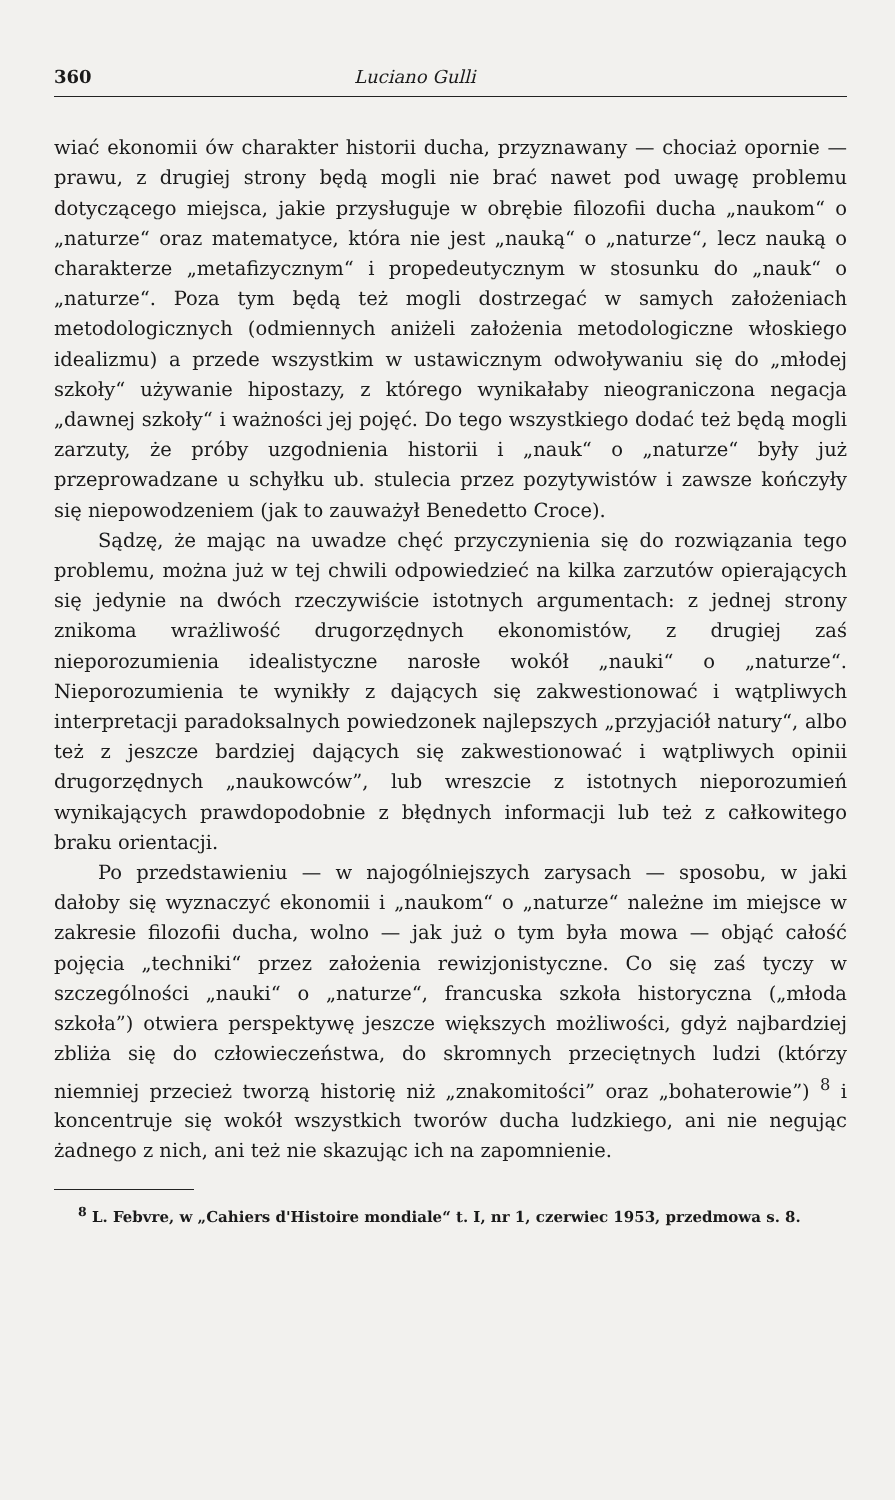360 Luciano Gulli
wiać ekonomii ów charakter historii ducha, przyznawany — chociaż opornie — prawu, z drugiej strony będą mogli nie brać nawet pod uwagę problemu dotyczącego miejsca, jakie przysługuje w obrębie filozofii ducha „naukom“ o „naturze“ oraz matematyce, która nie jest „nauką“ o „naturze“, lecz nauką o charakterze „metafizycznym“ i propedeutycznym w stosunku do „nauk“ o „naturze“. Poza tym będą też mogli dostrzegać w samych założeniach metodologicznych (odmiennych aniżeli założenia metodologiczne włoskiego idealizmu) a przede wszystkim w ustawicznym odwoływaniu się do „młodej szkoły“ używanie hipostazy, z którego wynikałaby nieograniczona negacja „dawnej szkoły“ i ważności jej pojęć. Do tego wszystkiego dodać też będą mogli zarzuty, że próby uzgodnienia historii i „nauk“ o „naturze“ były już przeprowadzane u schyłku ub. stulecia przez pozytywistów i zawsze kończyły się niepowodzeniem (jak to zauważył Benedetto Croce).
Sądzę, że mając na uwadze chęć przyczynienia się do rozwiązania tego problemu, można już w tej chwili odpowiedzieć na kilka zarzutów opierających się jedynie na dwóch rzeczywiście istotnych argumentach: z jednej strony znikoma wrażliwość drugorzędnych ekonomistów, z drugiej zaś nieporozumienia idealistyczne narosłe wokół „nauki“ o „naturze“. Nieporozumienia te wynikły z dających się zakwestionować i wątpliwych interpretacji paradoksalnych powiedzonek najlepszych „przyjaciół natury“, albo też z jeszcze bardziej dających się zakwestionować i wątpliwych opinii drugorzędnych „naukowców”, lub wreszcie z istotnych nieporozumień wynikających prawdopodobnie z błędnych informacji lub też z całkowitego braku orientacji.
Po przedstawieniu — w najogólniejszych zarysach — sposobu, w jaki dałoby się wyznaczyć ekonomii i „naukom“ o „naturze“ należne im miejsce w zakresie filozofii ducha, wolno — jak już o tym była mowa — objąć całość pojęcia „techniki“ przez założenia rewizjonistyczne. Co się zaś tyczy w szczególności „nauki“ o „naturze“, francuska szkoła historyczna („młoda szkoła”) otwiera perspektywę jeszcze większych możliwości, gdyż najbardziej zbliża się do człowieczeństwa, do skromnych przeciętnych ludzi (którzy niemniej przecież tworzą historię niż „znakomitości” oraz „bohaterowie”) <sup>8</sup> i koncentruje się wokół wszystkich tworów ducha ludzkiego, ani nie negując żadnego z nich, ani też nie skazując ich na zapomnienie.
<sup>8</sup> L. Febvre, w „Cahiers d'Histoire mondiale“ t. I, nr 1, czerwiec 1953, przedmowa s. 8.